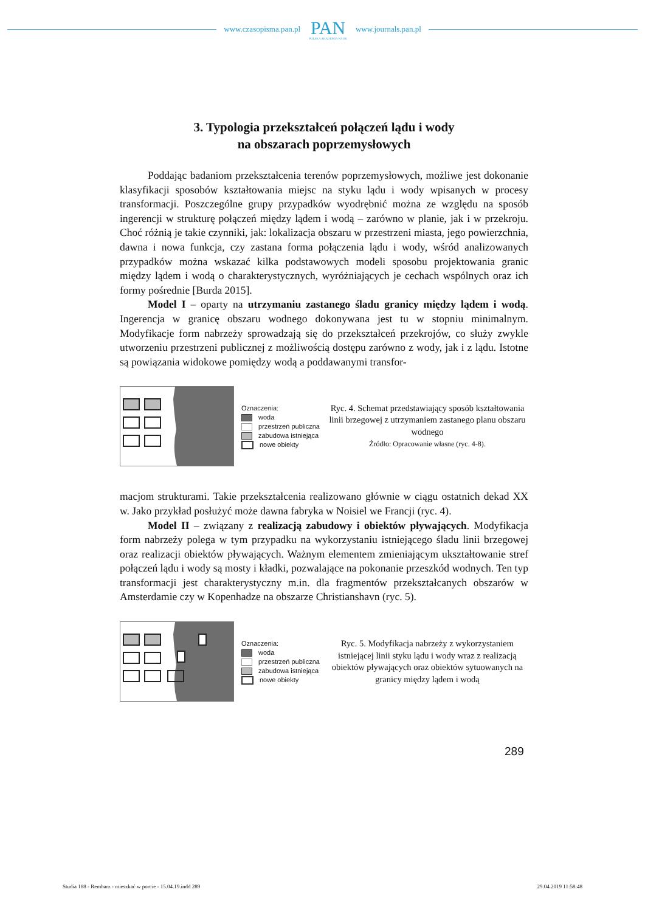www.czasopisma.pan.pl
PAN
POLSKA AKADEMIA NAUK
www.journals.pan.pl
3. Typologia przekształceń połączeń lądu i wody
na obszarach poprzemysłowych
Poddając badaniom przekształcenia terenów poprzemysłowych, możliwe jest dokonanie klasyfikacji sposobów kształtowania miejsc na styku lądu i wody wpisanych w procesy transformacji. Poszczególne grupy przypadków wyodrębnić można ze względu na sposób ingerencji w strukturę połączeń między lądem i wodą – zarówno w planie, jak i w przekroju. Choć różnią je takie czynniki, jak: lokalizacja obszaru w przestrzeni miasta, jego powierzchnia, dawna i nowa funkcja, czy zastana forma połączenia lądu i wody, wśród analizowanych przypadków można wskazać kilka podstawowych modeli sposobu projektowania granic między lądem i wodą o charakterystycznych, wyróżniających je cechach wspólnych oraz ich formy pośrednie [Burda 2015].
Model I – oparty na utrzymaniu zastanego śladu granicy między lądem i wodą. Ingerencja w granicę obszaru wodnego dokonywana jest tu w stopniu minimalnym. Modyfikacje form nabrzeży sprowadzają się do przekształceń przekrojów, co służy zwykle utworzeniu przestrzeni publicznej z możliwością dostępu zarówno z wody, jak i z lądu. Istotne są powiązania widokowe pomiędzy wodą a poddawanymi transfor-
Oznaczenia:
woda
przestrzeń publiczna
zabudowa istniejąca
nowe obiekty
Ryc. 4. Schemat przedstawiający sposób kształtowania linii brzegowej z utrzymaniem zastanego planu obszaru wodnego
Źródło: Opracowanie własne (ryc. 4-8).
macjom strukturami. Takie przekształcenia realizowano głównie w ciągu ostatnich dekad XX w. Jako przykład posłużyć może dawna fabryka w Noisiel we Francji (ryc. 4).
Model II – związany z realizacją zabudowy i obiektów pływających. Modyfikacja form nabrzeży polega w tym przypadku na wykorzystaniu istniejącego śladu linii brzegowej oraz realizacji obiektów pływających. Ważnym elementem zmieniającym ukształtowanie stref połączeń lądu i wody są mosty i kładki, pozwalające na pokonanie przeszkód wodnych. Ten typ transformacji jest charakterystyczny m.in. dla fragmentów przekształcanych obszarów w Amsterdamie czy w Kopenhadze na obszarze Christianshavn (ryc. 5).
Oznaczenia:
woda
przestrzeń publiczna
zabudowa istniejąca
nowe obiekty
Ryc. 5. Modyfikacja nabrzeży z wykorzystaniem istniejącej linii styku lądu i wody wraz z realizacją obiektów pływających oraz obiektów sytuowanych na granicy między lądem i wodą
289
Studia 188 - Rembarz - mieszkać w porcie - 15.04.19.indd 289 29.04.2019 11:58:48